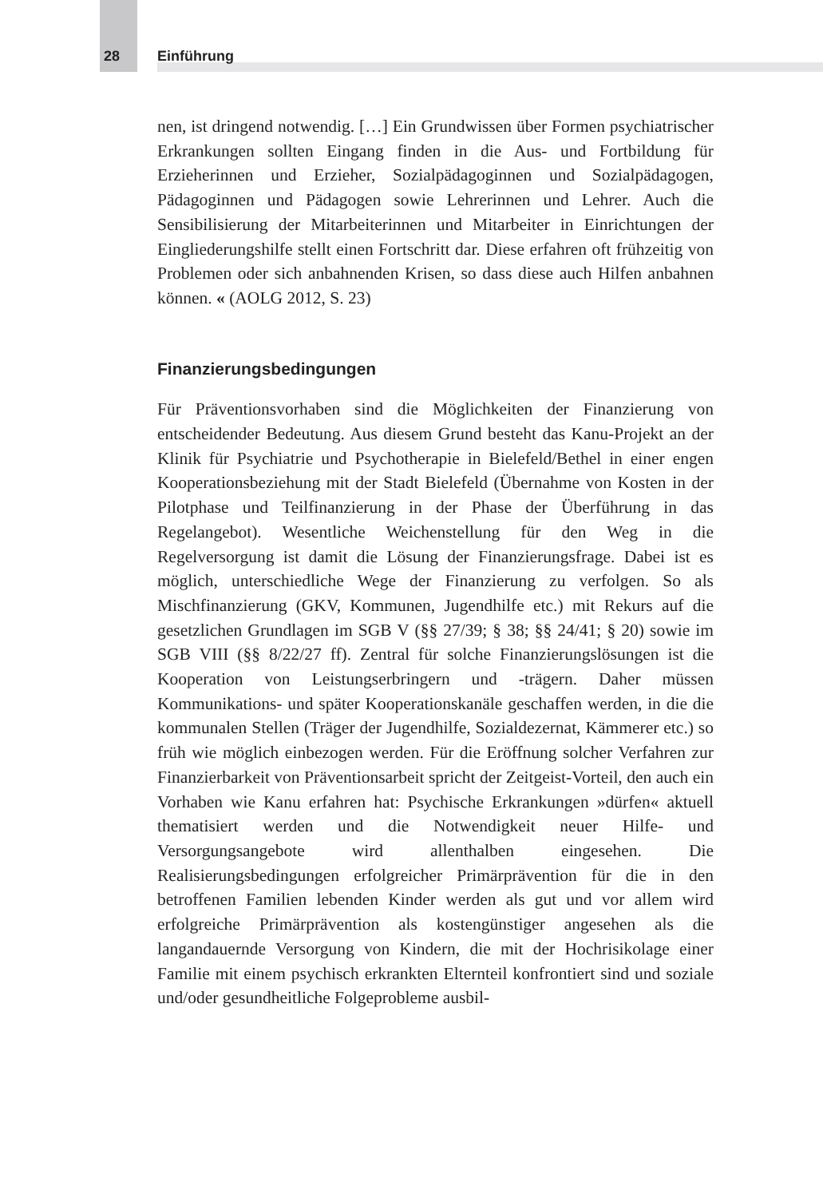28 Einführung
nen, ist dringend notwendig. […] Ein Grundwissen über Formen psychiatrischer Erkrankungen sollten Eingang finden in die Aus- und Fortbildung für Erzieherinnen und Erzieher, Sozialpädagoginnen und Sozialpädagogen, Pädagoginnen und Pädagogen sowie Lehrerinnen und Lehrer. Auch die Sensibilisierung der Mitarbeiterinnen und Mitarbeiter in Einrichtungen der Eingliederungshilfe stellt einen Fortschritt dar. Diese erfahren oft frühzeitig von Problemen oder sich anbahnenden Krisen, so dass diese auch Hilfen anbahnen können. « (AOLG 2012, S. 23)
Finanzierungsbedingungen
Für Präventionsvorhaben sind die Möglichkeiten der Finanzierung von entscheidender Bedeutung. Aus diesem Grund besteht das Kanu-Projekt an der Klinik für Psychiatrie und Psychotherapie in Bielefeld/Bethel in einer engen Kooperationsbeziehung mit der Stadt Bielefeld (Übernahme von Kosten in der Pilotphase und Teilfinanzierung in der Phase der Überführung in das Regelangebot). Wesentliche Weichenstellung für den Weg in die Regelversorgung ist damit die Lösung der Finanzierungsfrage. Dabei ist es möglich, unterschiedliche Wege der Finanzierung zu verfolgen. So als Mischfinanzierung (GKV, Kommunen, Jugendhilfe etc.) mit Rekurs auf die gesetzlichen Grundlagen im SGB V (§§ 27/39; § 38; §§ 24/41; § 20) sowie im SGB VIII (§§ 8/22/27 ff). Zentral für solche Finanzierungslösungen ist die Kooperation von Leistungserbringern und -trägern. Daher müssen Kommunikations- und später Kooperationskanäle geschaffen werden, in die die kommunalen Stellen (Träger der Jugendhilfe, Sozialdezernat, Kämmerer etc.) so früh wie möglich einbezogen werden. Für die Eröffnung solcher Verfahren zur Finanzierbarkeit von Präventionsarbeit spricht der Zeitgeist-Vorteil, den auch ein Vorhaben wie Kanu erfahren hat: Psychische Erkrankungen »dürfen« aktuell thematisiert werden und die Notwendigkeit neuer Hilfe- und Versorgungsangebote wird allenthalben eingesehen. Die Realisierungsbedingungen erfolgreicher Primärprävention für die in den betroffenen Familien lebenden Kinder werden als gut und vor allem wird erfolgreiche Primärprävention als kostengünstiger angesehen als die langandauernde Versorgung von Kindern, die mit der Hochrisikolage einer Familie mit einem psychisch erkrankten Elternteil konfrontiert sind und soziale und/oder gesundheitliche Folgeprobleme ausbil-